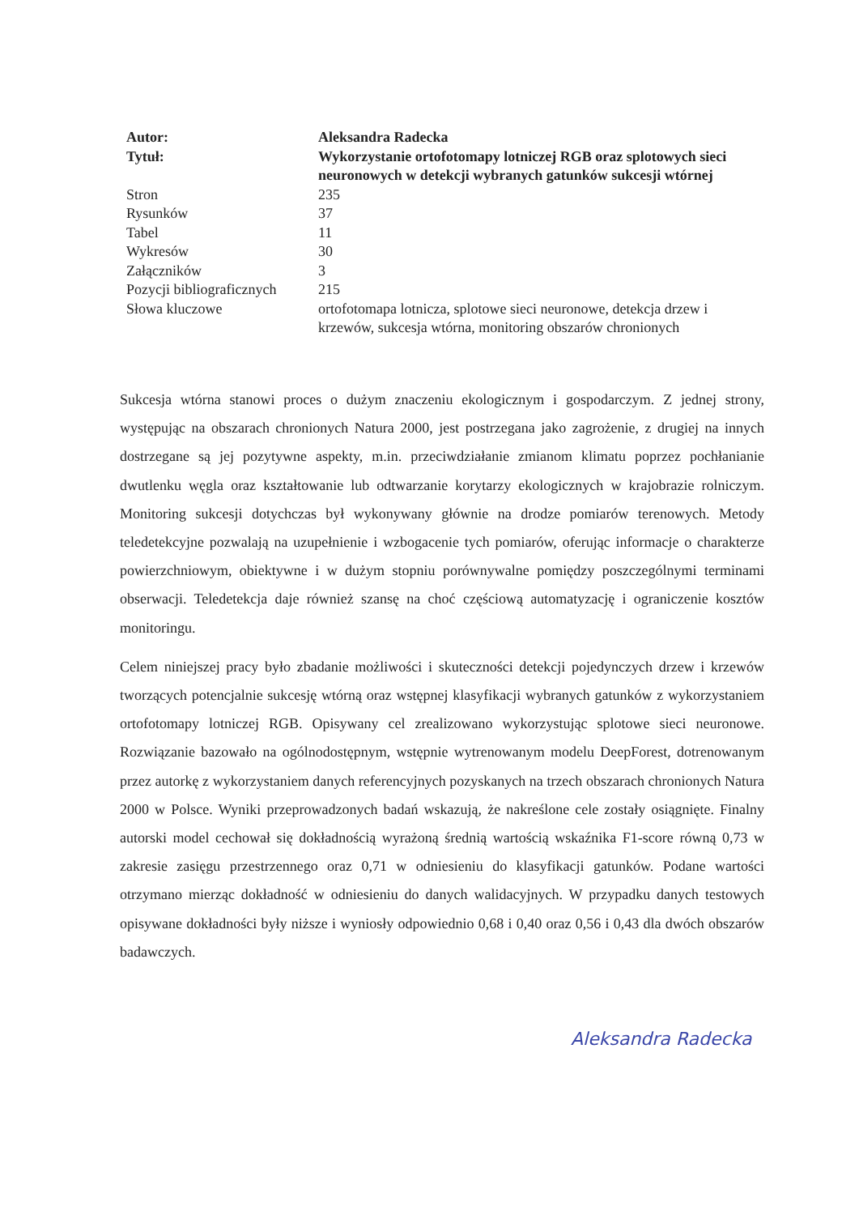| Autor: | Aleksandra Radecka |
| Tytuł: | Wykorzystanie ortofotomapy lotniczej RGB oraz splotowych sieci neuronowych w detekcji wybranych gatunków sukcesji wtórnej |
| Stron | 235 |
| Rysunków | 37 |
| Tabel | 11 |
| Wykresów | 30 |
| Załączników | 3 |
| Pozycji bibliograficznych | 215 |
| Słowa kluczowe | ortofotomapa lotnicza, splotowe sieci neuronowe, detekcja drzew i krzewów, sukcesja wtórna, monitoring obszarów chronionych |
Sukcesja wtórna stanowi proces o dużym znaczeniu ekologicznym i gospodarczym. Z jednej strony, występując na obszarach chronionych Natura 2000, jest postrzegana jako zagrożenie, z drugiej na innych dostrzegane są jej pozytywne aspekty, m.in. przeciwdziałanie zmianom klimatu poprzez pochłanianie dwutlenku węgla oraz kształtowanie lub odtwarzanie korytarzy ekologicznych w krajobrazie rolniczym. Monitoring sukcesji dotychczas był wykonywany głównie na drodze pomiarów terenowych. Metody teledetekcyjne pozwalają na uzupełnienie i wzbogacenie tych pomiarów, oferując informacje o charakterze powierzchniowym, obiektywne i w dużym stopniu porównywalne pomiędzy poszczególnymi terminami obserwacji. Teledetekcja daje również szansę na choć częściową automatyzację i ograniczenie kosztów monitoringu.
Celem niniejszej pracy było zbadanie możliwości i skuteczności detekcji pojedynczych drzew i krzewów tworzących potencjalnie sukcesję wtórną oraz wstępnej klasyfikacji wybranych gatunków z wykorzystaniem ortofotomapy lotniczej RGB. Opisywany cel zrealizowano wykorzystując splotowe sieci neuronowe. Rozwiązanie bazowało na ogólnodostępnym, wstępnie wytrenowanym modelu DeepForest, dotrenowanym przez autorkę z wykorzystaniem danych referencyjnych pozyskanych na trzech obszarach chronionych Natura 2000 w Polsce. Wyniki przeprowadzonych badań wskazują, że nakreślone cele zostały osiągnięte. Finalny autorski model cechował się dokładnością wyrażoną średnią wartością wskaźnika F1-score równą 0,73 w zakresie zasięgu przestrzennego oraz 0,71 w odniesieniu do klasyfikacji gatunków. Podane wartości otrzymano mierząc dokładność w odniesieniu do danych walidacyjnych. W przypadku danych testowych opisywane dokładności były niższe i wyniosły odpowiednio 0,68 i 0,40 oraz 0,56 i 0,43 dla dwóch obszarów badawczych.
Aleksandra Radecka